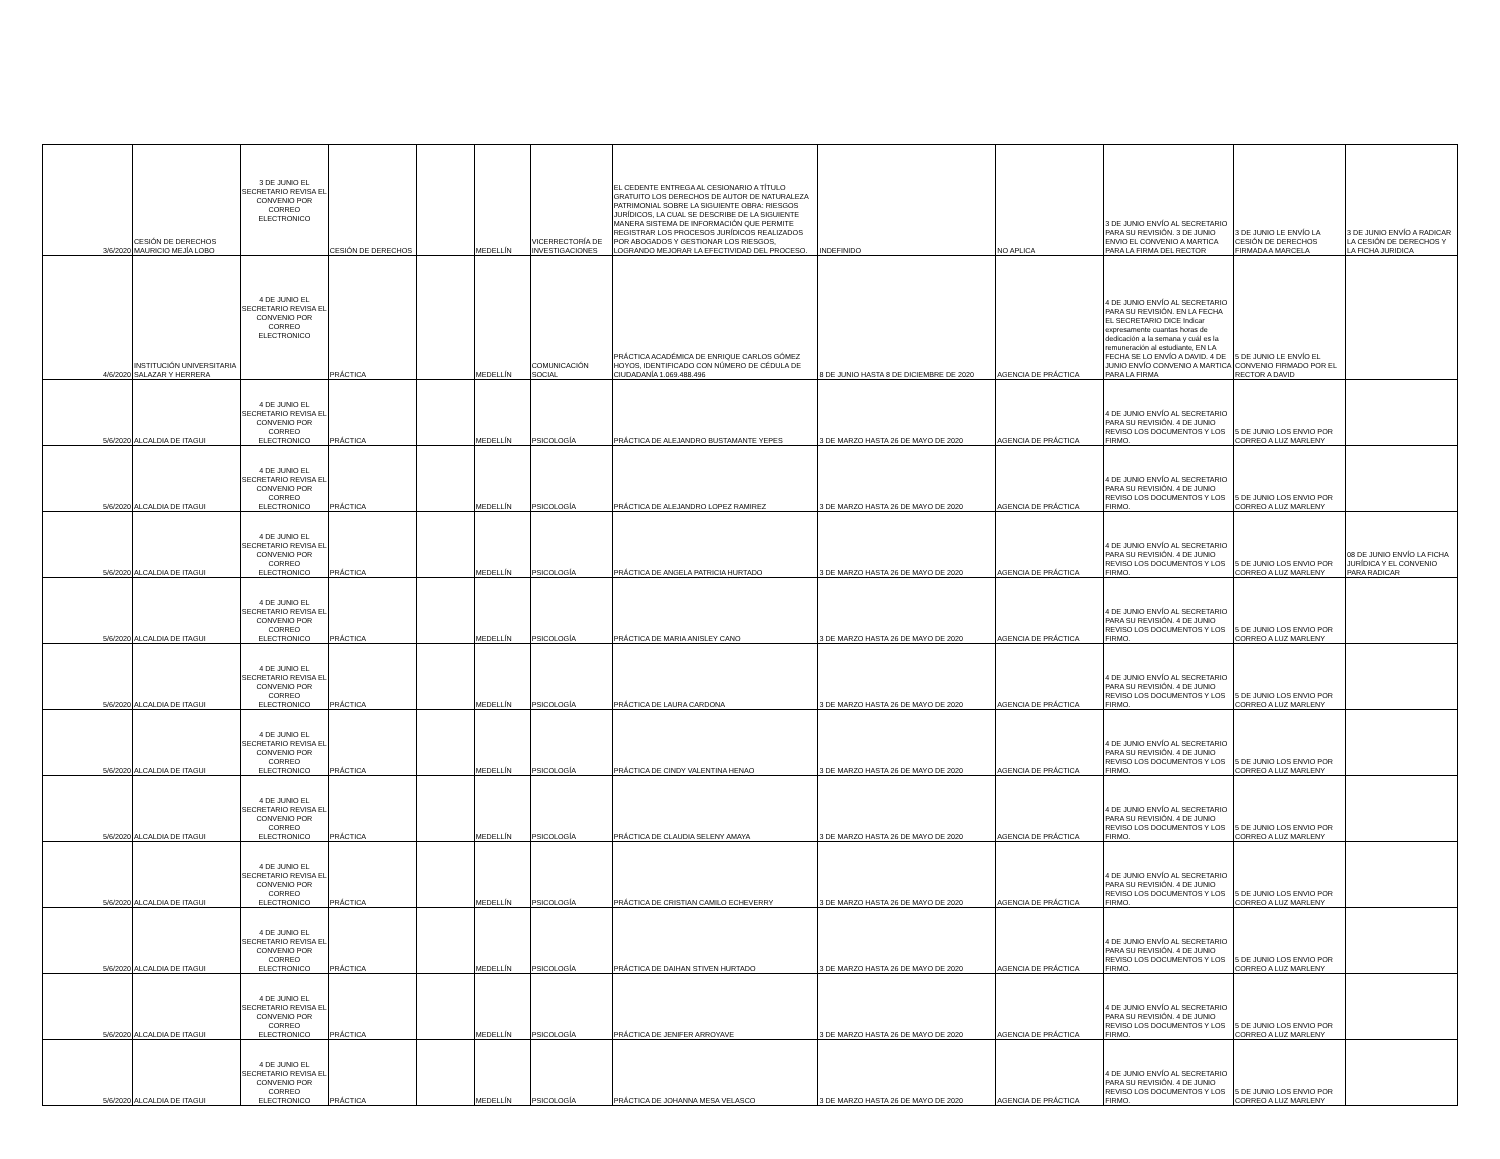| 3/6/2020 | CESIÓN DE DERECHOS MAURICIO MEJÍA LOBO | 3 DE JUNIO EL SECRETARIO REVISA EL CONVENIO POR CORREO ELECTRONICO | CESIÓN DE DERECHOS | | MEDELLÍN | VICERRECTORÍA DE INVESTIGACIONES | EL CEDENTE ENTREGA AL CESIONARIO A TÍTULO GRATUITO LOS DERECHOS DE AUTOR DE NATURALEZA PATRIMONIAL SOBRE LA SIGUIENTE OBRA: RIESGOS JURÍDICOS, LA CUAL SE DESCRIBE DE LA SIGUIENTE MANERA SISTEMA DE INFORMACIÓN QUE PERMITE REGISTRAR LOS PROCESOS JURÍDICOS REALIZADOS POR ABOGADOS Y GESTIONAR LOS RIESGOS, LOGRANDO MEJORAR LA EFECTIVIDAD DEL PROCESO. | INDEFINIDO | NO APLICA | 3 DE JUNIO ENVÍO AL SECRETARIO PARA SU REVISIÓN. 3 DE JUNIO ENVIO EL CONVENIO A MARTICA PARA LA FIRMA DEL RECTOR | 3 DE JUNIO LE ENVÍO LA CESIÓN DE DERECHOS FIRMADA A MARCELA | 3 DE JUNIO ENVÍO A RADICAR LA CESIÓN DE DERECHOS Y LA FICHA JURIDICA |
| 4/6/2020 | INSTITUCIÓN UNIVERSITARIA SALAZAR Y HERRERA | 4 DE JUNIO EL SECRETARIO REVISA EL CONVENIO POR CORREO ELECTRONICO | PRÁCTICA | | MEDELLÍN | COMUNICACIÓN SOCIAL | PRÁCTICA ACADÉMICA DE ENRIQUE CARLOS GÓMEZ HOYOS, IDENTIFICADO CON NÚMERO DE CÉDULA DE CIUDADANÍA 1.069.488.496 | 8 DE JUNIO HASTA 8 DE DICIEMBRE DE 2020 | AGENCIA DE PRÁCTICA | 4 DE JUNIO ENVÍO AL SECRETARIO PARA SU REVISIÓN. EN LA FECHA EL SECRETARIO DICE Indicar expresamente cuantas horas de dedicación a la semana y cuál es la remuneración al estudiante, EN LA FECHA SE LO ENVÍO A DAVID. 4 DE JUNIO ENVÍO CONVENIO A MARTICA PARA LA FIRMA | 5 DE JUNIO LE ENVÍO EL CONVENIO FIRMADO POR EL RECTOR A DAVID | |
| 5/6/2020 | ALCALDIA DE ITAGUI | 4 DE JUNIO EL SECRETARIO REVISA EL CONVENIO POR CORREO ELECTRONICO | PRÁCTICA | | MEDELLÍN | PSICOLOGÍA | PRÁCTICA DE ALEJANDRO BUSTAMANTE YEPES | 3 DE MARZO HASTA 26 DE MAYO DE 2020 | AGENCIA DE PRÁCTICA | 4 DE JUNIO ENVÍO AL SECRETARIO PARA SU REVISIÓN. 4 DE JUNIO REVISO LOS DOCUMENTOS Y LOS FIRMO. | 5 DE JUNIO LOS ENVIO POR CORREO A LUZ MARLENY | |
| 5/6/2020 | ALCALDIA DE ITAGUI | 4 DE JUNIO EL SECRETARIO REVISA EL CONVENIO POR CORREO ELECTRONICO | PRÁCTICA | | MEDELLÍN | PSICOLOGÍA | PRÁCTICA DE ALEJANDRO LOPEZ RAMIREZ | 3 DE MARZO HASTA 26 DE MAYO DE 2020 | AGENCIA DE PRÁCTICA | 4 DE JUNIO ENVÍO AL SECRETARIO PARA SU REVISIÓN. 4 DE JUNIO REVISO LOS DOCUMENTOS Y LOS FIRMO. | 5 DE JUNIO LOS ENVIO POR CORREO A LUZ MARLENY | |
| 5/6/2020 | ALCALDIA DE ITAGUI | 4 DE JUNIO EL SECRETARIO REVISA EL CONVENIO POR CORREO ELECTRONICO | PRÁCTICA | | MEDELLÍN | PSICOLOGÍA | PRÁCTICA DE ANGELA PATRICIA HURTADO | 3 DE MARZO HASTA 26 DE MAYO DE 2020 | AGENCIA DE PRÁCTICA | 4 DE JUNIO ENVÍO AL SECRETARIO PARA SU REVISIÓN. 4 DE JUNIO REVISO LOS DOCUMENTOS Y LOS FIRMO. | 5 DE JUNIO LOS ENVIO POR CORREO A LUZ MARLENY | 08 DE JUNIO ENVÍO LA FICHA JURÍDICA Y EL CONVENIO PARA RADICAR |
| 5/6/2020 | ALCALDIA DE ITAGUI | 4 DE JUNIO EL SECRETARIO REVISA EL CONVENIO POR CORREO ELECTRONICO | PRÁCTICA | | MEDELLÍN | PSICOLOGÍA | PRÁCTICA DE MARIA ANISLEY CANO | 3 DE MARZO HASTA 26 DE MAYO DE 2020 | AGENCIA DE PRÁCTICA | 4 DE JUNIO ENVÍO AL SECRETARIO PARA SU REVISIÓN. 4 DE JUNIO REVISO LOS DOCUMENTOS Y LOS FIRMO. | 5 DE JUNIO LOS ENVIO POR CORREO A LUZ MARLENY | |
| 5/6/2020 | ALCALDIA DE ITAGUI | 4 DE JUNIO EL SECRETARIO REVISA EL CONVENIO POR CORREO ELECTRONICO | PRÁCTICA | | MEDELLÍN | PSICOLOGÍA | PRÁCTICA DE LAURA CARDONA | 3 DE MARZO HASTA 26 DE MAYO DE 2020 | AGENCIA DE PRÁCTICA | 4 DE JUNIO ENVÍO AL SECRETARIO PARA SU REVISIÓN. 4 DE JUNIO REVISO LOS DOCUMENTOS Y LOS FIRMO. | 5 DE JUNIO LOS ENVIO POR CORREO A LUZ MARLENY | |
| 5/6/2020 | ALCALDIA DE ITAGUI | 4 DE JUNIO EL SECRETARIO REVISA EL CONVENIO POR CORREO ELECTRONICO | PRÁCTICA | | MEDELLÍN | PSICOLOGÍA | PRÁCTICA DE CINDY VALENTINA HENAO | 3 DE MARZO HASTA 26 DE MAYO DE 2020 | AGENCIA DE PRÁCTICA | 4 DE JUNIO ENVÍO AL SECRETARIO PARA SU REVISIÓN. 4 DE JUNIO REVISO LOS DOCUMENTOS Y LOS FIRMO. | 5 DE JUNIO LOS ENVIO POR CORREO A LUZ MARLENY | |
| 5/6/2020 | ALCALDIA DE ITAGUI | 4 DE JUNIO EL SECRETARIO REVISA EL CONVENIO POR CORREO ELECTRONICO | PRÁCTICA | | MEDELLÍN | PSICOLOGÍA | PRÁCTICA DE CLAUDIA SELENY AMAYA | 3 DE MARZO HASTA 26 DE MAYO DE 2020 | AGENCIA DE PRÁCTICA | 4 DE JUNIO ENVÍO AL SECRETARIO PARA SU REVISIÓN. 4 DE JUNIO REVISO LOS DOCUMENTOS Y LOS FIRMO. | 5 DE JUNIO LOS ENVIO POR CORREO A LUZ MARLENY | |
| 5/6/2020 | ALCALDIA DE ITAGUI | 4 DE JUNIO EL SECRETARIO REVISA EL CONVENIO POR CORREO ELECTRONICO | PRÁCTICA | | MEDELLÍN | PSICOLOGÍA | PRÁCTICA DE CRISTIAN CAMILO ECHEVERRY | 3 DE MARZO HASTA 26 DE MAYO DE 2020 | AGENCIA DE PRÁCTICA | 4 DE JUNIO ENVÍO AL SECRETARIO PARA SU REVISIÓN. 4 DE JUNIO REVISO LOS DOCUMENTOS Y LOS FIRMO. | 5 DE JUNIO LOS ENVIO POR CORREO A LUZ MARLENY | |
| 5/6/2020 | ALCALDIA DE ITAGUI | 4 DE JUNIO EL SECRETARIO REVISA EL CONVENIO POR CORREO ELECTRONICO | PRÁCTICA | | MEDELLÍN | PSICOLOGÍA | PRÁCTICA DE DAIHAN STIVEN HURTADO | 3 DE MARZO HASTA 26 DE MAYO DE 2020 | AGENCIA DE PRÁCTICA | 4 DE JUNIO ENVÍO AL SECRETARIO PARA SU REVISIÓN. 4 DE JUNIO REVISO LOS DOCUMENTOS Y LOS FIRMO. | 5 DE JUNIO LOS ENVIO POR CORREO A LUZ MARLENY | |
| 5/6/2020 | ALCALDIA DE ITAGUI | 4 DE JUNIO EL SECRETARIO REVISA EL CONVENIO POR CORREO ELECTRONICO | PRÁCTICA | | MEDELLÍN | PSICOLOGÍA | PRÁCTICA DE JENIFER ARROYAVE | 3 DE MARZO HASTA 26 DE MAYO DE 2020 | AGENCIA DE PRÁCTICA | 4 DE JUNIO ENVÍO AL SECRETARIO PARA SU REVISIÓN. 4 DE JUNIO REVISO LOS DOCUMENTOS Y LOS FIRMO. | 5 DE JUNIO LOS ENVIO POR CORREO A LUZ MARLENY | |
| 5/6/2020 | ALCALDIA DE ITAGUI | 4 DE JUNIO EL SECRETARIO REVISA EL CONVENIO POR CORREO ELECTRONICO | PRÁCTICA | | MEDELLÍN | PSICOLOGÍA | PRÁCTICA DE JOHANNA MESA VELASCO | 3 DE MARZO HASTA 26 DE MAYO DE 2020 | AGENCIA DE PRÁCTICA | 4 DE JUNIO ENVÍO AL SECRETARIO PARA SU REVISIÓN. 4 DE JUNIO REVISO LOS DOCUMENTOS Y LOS FIRMO. | 5 DE JUNIO LOS ENVIO POR CORREO A LUZ MARLENY | |